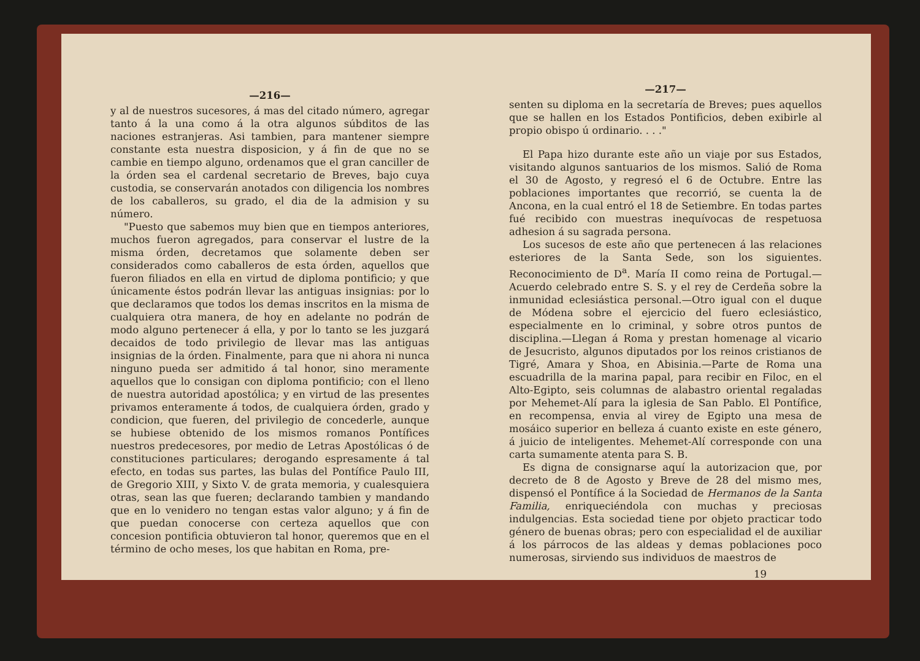—216—
y al de nuestros sucesores, á mas del citado número, agregar tanto á la una como á la otra algunos súbditos de las naciones estranjeras. Asi tambien, para mantener siempre constante esta nuestra disposicion, y á fin de que no se cambie en tiempo alguno, ordenamos que el gran canciller de la órden sea el cardenal secretario de Breves, bajo cuya custodia, se conservarán anotados con diligencia los nombres de los caballeros, su grado, el dia de la admision y su número.
"Puesto que sabemos muy bien que en tiempos anteriores, muchos fueron agregados, para conservar el lustre de la misma órden, decretamos que solamente deben ser considerados como caballeros de esta órden, aquellos que fueron filiados en ella en virtud de diploma pontificio; y que únicamente éstos podrán llevar las antiguas insignias: por lo que declaramos que todos los demas inscritos en la misma de cualquiera otra manera, de hoy en adelante no podrán de modo alguno pertenecer á ella, y por lo tanto se les juzgará decaidos de todo privilegio de llevar mas las antiguas insignias de la órden. Finalmente, para que ni ahora ni nunca ninguno pueda ser admitido á tal honor, sino meramente aquellos que lo consigan con diploma pontificio; con el lleno de nuestra autoridad apostólica; y en virtud de las presentes privamos enteramente á todos, de cualquiera órden, grado y condicion, que fueren, del privilegio de concederle, aunque se hubiese obtenido de los mismos romanos Pontífices nuestros predecesores, por medio de Letras Apostólicas ó de constituciones particulares; derogando espresamente á tal efecto, en todas sus partes, las bulas del Pontífice Paulo III, de Gregorio XIII, y Sixto V. de grata memoria, y cualesquiera otras, sean las que fueren; declarando tambien y mandando que en lo venidero no tengan estas valor alguno; y á fin de que puedan conocerse con certeza aquellos que con concesion pontificia obtuvieron tal honor, queremos que en el término de ocho meses, los que habitan en Roma, pre-
—217—
senten su diploma en la secretaría de Breves; pues aquellos que se hallen en los Estados Pontificios, deben exibirle al propio obispo ú ordinario. . . ."
El Papa hizo durante este año un viaje por sus Estados, visitando algunos santuarios de los mismos. Salió de Roma el 30 de Agosto, y regresó el 6 de Octubre. Entre las poblaciones importantes que recorrió, se cuenta la de Ancona, en la cual entró el 18 de Setiembre. En todas partes fué recibido con muestras inequívocas de respetuosa adhesion á su sagrada persona.
Los sucesos de este año que pertenecen á las relaciones esteriores de la Santa Sede, son los siguientes. Reconocimiento de D<sup>a</sup>. María II como reina de Portugal.—Acuerdo celebrado entre S. S. y el rey de Cerdeña sobre la inmunidad eclesiástica personal.—Otro igual con el duque de Módena sobre el ejercicio del fuero eclesiástico, especialmente en lo criminal, y sobre otros puntos de disciplina.—Llegan á Roma y prestan homenage al vicario de Jesucristo, algunos diputados por los reinos cristianos de Tigré, Amara y Shoa, en Abisinia.—Parte de Roma una escuadrilla de la marina papal, para recibir en Filoc, en el Alto-Egipto, seis columnas de alabastro oriental regaladas por Mehemet-Alí para la iglesia de San Pablo. El Pontífice, en recompensa, envia al virey de Egipto una mesa de mosáico superior en belleza á cuanto existe en este género, á juicio de inteligentes. Mehemet-Alí corresponde con una carta sumamente atenta para S. B.
Es digna de consignarse aquí la autorizacion que, por decreto de 8 de Agosto y Breve de 28 del mismo mes, dispensó el Pontífice á la Sociedad de Hermanos de la Santa Familia, enriqueciéndola con muchas y preciosas indulgencias. Esta sociedad tiene por objeto practicar todo género de buenas obras; pero con especialidad el de auxiliar á los párrocos de las aldeas y demas poblaciones poco numerosas, sirviendo sus individuos de maestros de
19